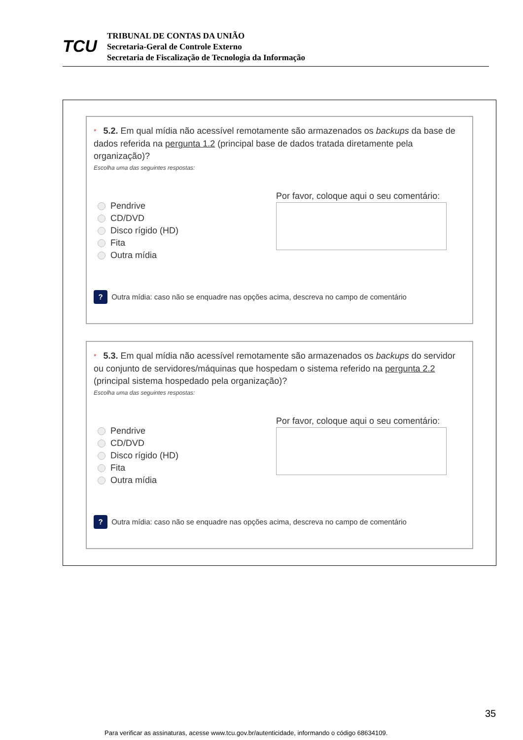TCU
TRIBUNAL DE CONTAS DA UNIÃO
Secretaria-Geral de Controle Externo
Secretaria de Fiscalização de Tecnologia da Informação
* 5.2. Em qual mídia não acessível remotamente são armazenados os backups da base de dados referida na pergunta 1.2 (principal base de dados tratada diretamente pela organização)?
Escolha uma das seguintes respostas:
Pendrive
CD/DVD
Disco rígido (HD)
Fita
Outra mídia
Por favor, coloque aqui o seu comentário:
? Outra mídia: caso não se enquadre nas opções acima, descreva no campo de comentário
* 5.3. Em qual mídia não acessível remotamente são armazenados os backups do servidor ou conjunto de servidores/máquinas que hospedam o sistema referido na pergunta 2.2 (principal sistema hospedado pela organização)?
Escolha uma das seguintes respostas:
Pendrive
CD/DVD
Disco rígido (HD)
Fita
Outra mídia
Por favor, coloque aqui o seu comentário:
? Outra mídia: caso não se enquadre nas opções acima, descreva no campo de comentário
35
Para verificar as assinaturas, acesse www.tcu.gov.br/autenticidade, informando o código 68634109.